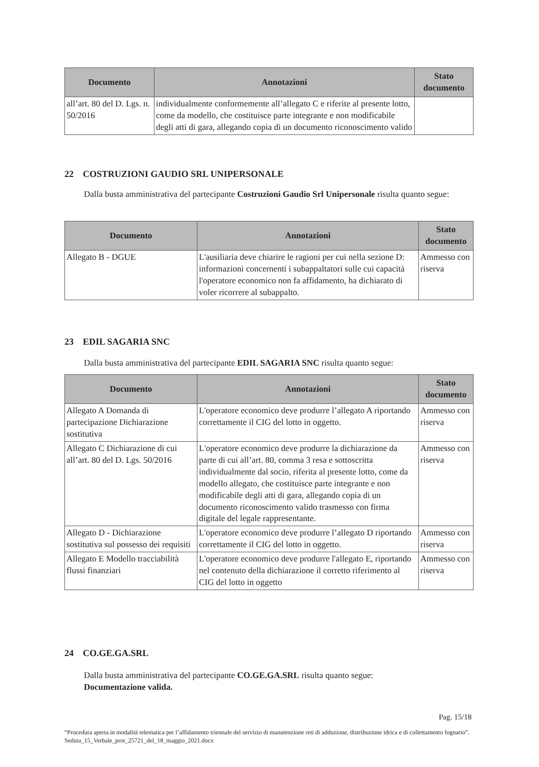| Documento | Annotazioni | Stato documento |
| --- | --- | --- |
| all’art. 80 del D. Lgs. n. 50/2016 | individualmente conformemente all’allegato C e riferite al presente lotto, come da modello, che costituisce parte integrante e non modificabile degli atti di gara, allegando copia di un documento riconoscimento valido | |
22 COSTRUZIONI GAUDIO SRL UNIPERSONALE
Dalla busta amministrativa del partecipante Costruzioni Gaudio Srl Unipersonale risulta quanto segue:
| Documento | Annotazioni | Stato documento |
| --- | --- | --- |
| Allegato B - DGUE | L'ausiliaria deve chiarire le ragioni per cui nella sezione D: informazioni concernenti i subappaltatori sulle cui capacità l'operatore economico non fa affidamento, ha dichiarato di voler ricorrere al subappalto. | Ammesso con riserva |
23 EDIL SAGARIA SNC
Dalla busta amministrativa del partecipante EDIL SAGARIA SNC risulta quanto segue:
| Documento | Annotazioni | Stato documento |
| --- | --- | --- |
| Allegato A Domanda di partecipazione Dichiarazione sostitutiva | L'operatore economico deve produrre l’allegato A riportando correttamente il CIG del lotto in oggetto. | Ammesso con riserva |
| Allegato C Dichiarazione di cui all’art. 80 del D. Lgs. 50/2016 | L'operatore economico deve produrre la dichiarazione da parte di cui all’art. 80, comma 3 resa e sottoscritta individualmente dal socio, riferita al presente lotto, come da modello allegato, che costituisce parte integrante e non modificabile degli atti di gara, allegando copia di un documento riconoscimento valido trasmesso con firma digitale del legale rappresentante. | Ammesso con riserva |
| Allegato D - Dichiarazione sostitutiva sul possesso dei requisiti | L'operatore economico deve produrre l’allegato D riportando correttamente il CIG del lotto in oggetto. | Ammesso con riserva |
| Allegato E Modello tracciabilità flussi finanziari | L'operatore economico deve produrre l'allegato E, riportando nel contenuto della dichiarazione il corretto riferimento al CIG del lotto in oggetto | Ammesso con riserva |
24 CO.GE.GA.SRL
Dalla busta amministrativa del partecipante CO.GE.GA.SRL risulta quanto segue:
Documentazione valida.
Pag. 15/18
“Procedura aperta in modalità telematica per l’affidamento triennale del servizio di manutenzione reti di adduzione, distribuzione idrica e di collettamento fognario”. Seduta_15_Verbale_prot_25721_del_18_maggio_2021.docx